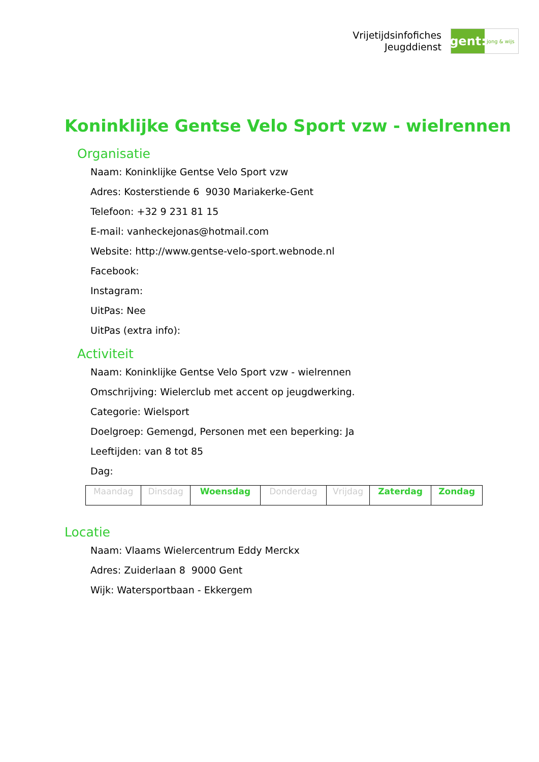Vrijetijdsinfofiches
Jeugddienst
gent:
jong & wijs
Koninklijke Gentse Velo Sport vzw - wielrennen
Organisatie
Naam: Koninklijke Gentse Velo Sport vzw
Adres: Kosterstiende 6 9030 Mariakerke-Gent
Telefoon: +32 9 231 81 15
E-mail: vanheckejonas@hotmail.com
Website: http://www.gentse-velo-sport.webnode.nl
Facebook:
Instagram:
UitPas: Nee
UitPas (extra info):
Activiteit
Naam: Koninklijke Gentse Velo Sport vzw - wielrennen
Omschrijving: Wielerclub met accent op jeugdwerking.
Categorie: Wielsport
Doelgroep: Gemengd, Personen met een beperking: Ja
Leeftijden: van 8 tot 85
Dag:
| Maandag | Dinsdag | Woensdag | Donderdag | Vrijdag | Zaterdag | Zondag |
Locatie
Naam: Vlaams Wielercentrum Eddy Merckx
Adres: Zuiderlaan 8 9000 Gent
Wijk: Watersportbaan - Ekkergem